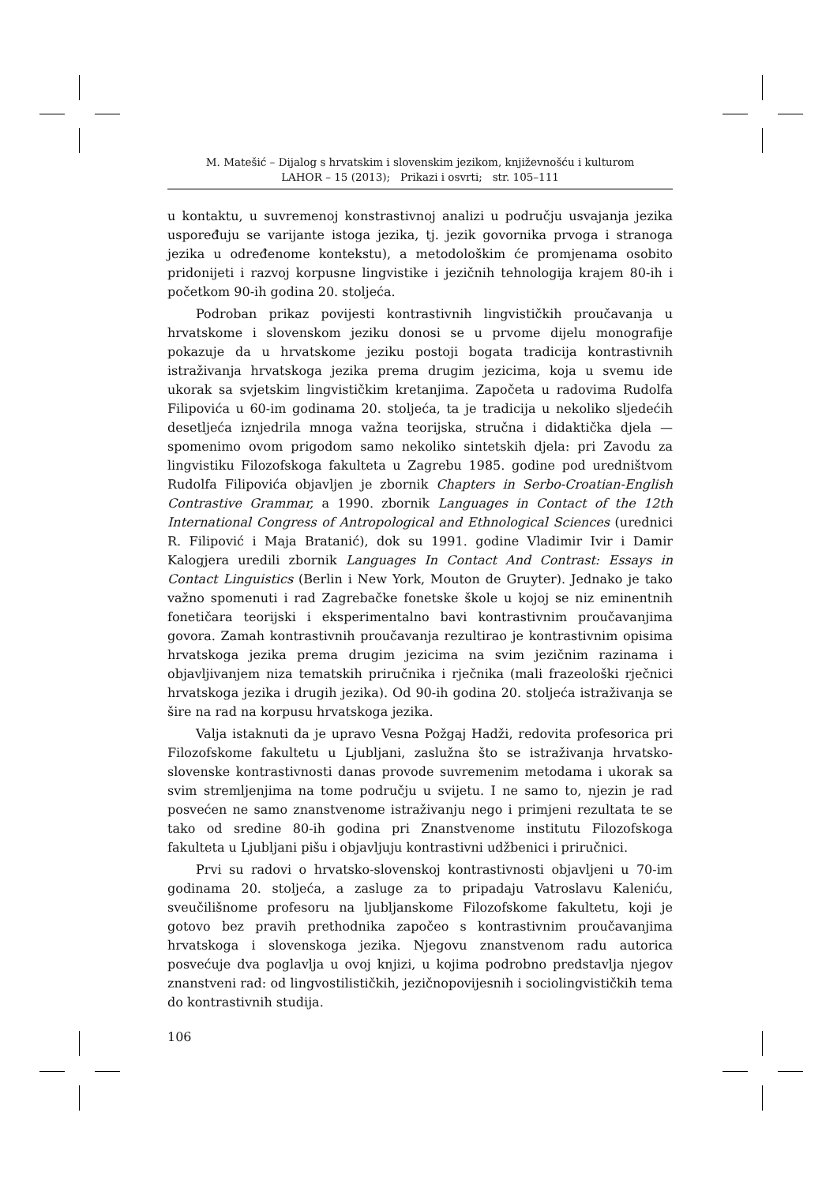M. Matešić – Dijalog s hrvatskim i slovenskim jezikom, književnošću i kulturom
LAHOR – 15 (2013); Prikazi i osvrti; str. 105–111
u kontaktu, u suvremenoj konstrastivnoj analizi u području usvajanja jezika uspoređuju se varijante istoga jezika, tj. jezik govornika prvoga i stranoga jezika u određenome kontekstu), a metodološkim će promjenama osobito pridonijeti i razvoj korpusne lingvistike i jezičnih tehnologija krajem 80-ih i početkom 90-ih godina 20. stoljeća.
Podroban prikaz povijesti kontrastivnih lingvističkih proučavanja u hrvatskome i slovenskom jeziku donosi se u prvome dijelu monografije pokazuje da u hrvatskome jeziku postoji bogata tradicija kontrastivnih istraživanja hrvatskoga jezika prema drugim jezicima, koja u svemu ide ukorak sa svjetskim lingvističkim kretanjima. Započeta u radovima Rudolfa Filipovića u 60-im godinama 20. stoljeća, ta je tradicija u nekoliko sljedećih desetljeća iznjedrila mnoga važna teorijska, stručna i didaktička djela — spomenimo ovom prigodom samo nekoliko sintetskih djela: pri Zavodu za lingvistiku Filozofskoga fakulteta u Zagrebu 1985. godine pod uredništvom Rudolfa Filipovića objavljen je zbornik Chapters in Serbo-Croatian-English Contrastive Grammar, a 1990. zbornik Languages in Contact of the 12th International Congress of Antropological and Ethnological Sciences (urednici R. Filipović i Maja Bratanić), dok su 1991. godine Vladimir Ivir i Damir Kalogjera uredili zbornik Languages In Contact And Contrast: Essays in Contact Linguistics (Berlin i New York, Mouton de Gruyter). Jednako je tako važno spomenuti i rad Zagrebačke fonetske škole u kojoj se niz eminentnih fonetičara teorijski i eksperimentalno bavi kontrastivnim proučavanjima govora. Zamah kontrastivnih proučavanja rezultirao je kontrastivnim opisima hrvatskoga jezika prema drugim jezicima na svim jezičnim razinama i objavljivanjem niza tematskih priručnika i rječnika (mali frazeološki rječnici hrvatskoga jezika i drugih jezika). Od 90-ih godina 20. stoljeća istraživanja se šire na rad na korpusu hrvatskoga jezika.
Valja istaknuti da je upravo Vesna Požgaj Hadži, redovita profesorica pri Filozofskome fakultetu u Ljubljani, zaslužna što se istraživanja hrvatsko-slovenske kontrastivnosti danas provode suvremenim metodama i ukorak sa svim stremljenjima na tome području u svijetu. I ne samo to, njezin je rad posvećen ne samo znanstvenome istraživanju nego i primjeni rezultata te se tako od sredine 80-ih godina pri Znanstvenome institutu Filozofskoga fakulteta u Ljubljani pišu i objavljuju kontrastivni udžbenici i priručnici.
Prvi su radovi o hrvatsko-slovenskoj kontrastivnosti objavljeni u 70-im godinama 20. stoljeća, a zasluge za to pripadaju Vatroslavu Kaleniću, sveučilišnome profesoru na ljubljanskome Filozofskome fakultetu, koji je gotovo bez pravih prethodnika započeo s kontrastivnim proučavanjima hrvatskoga i slovenskoga jezika. Njegovu znanstvenom radu autorica posvećuje dva poglavlja u ovoj knjizi, u kojima podrobno predstavlja njegov znanstveni rad: od lingvostilističkih, jezičnopovijesnih i sociolingvističkih tema do kontrastivnih studija.
106